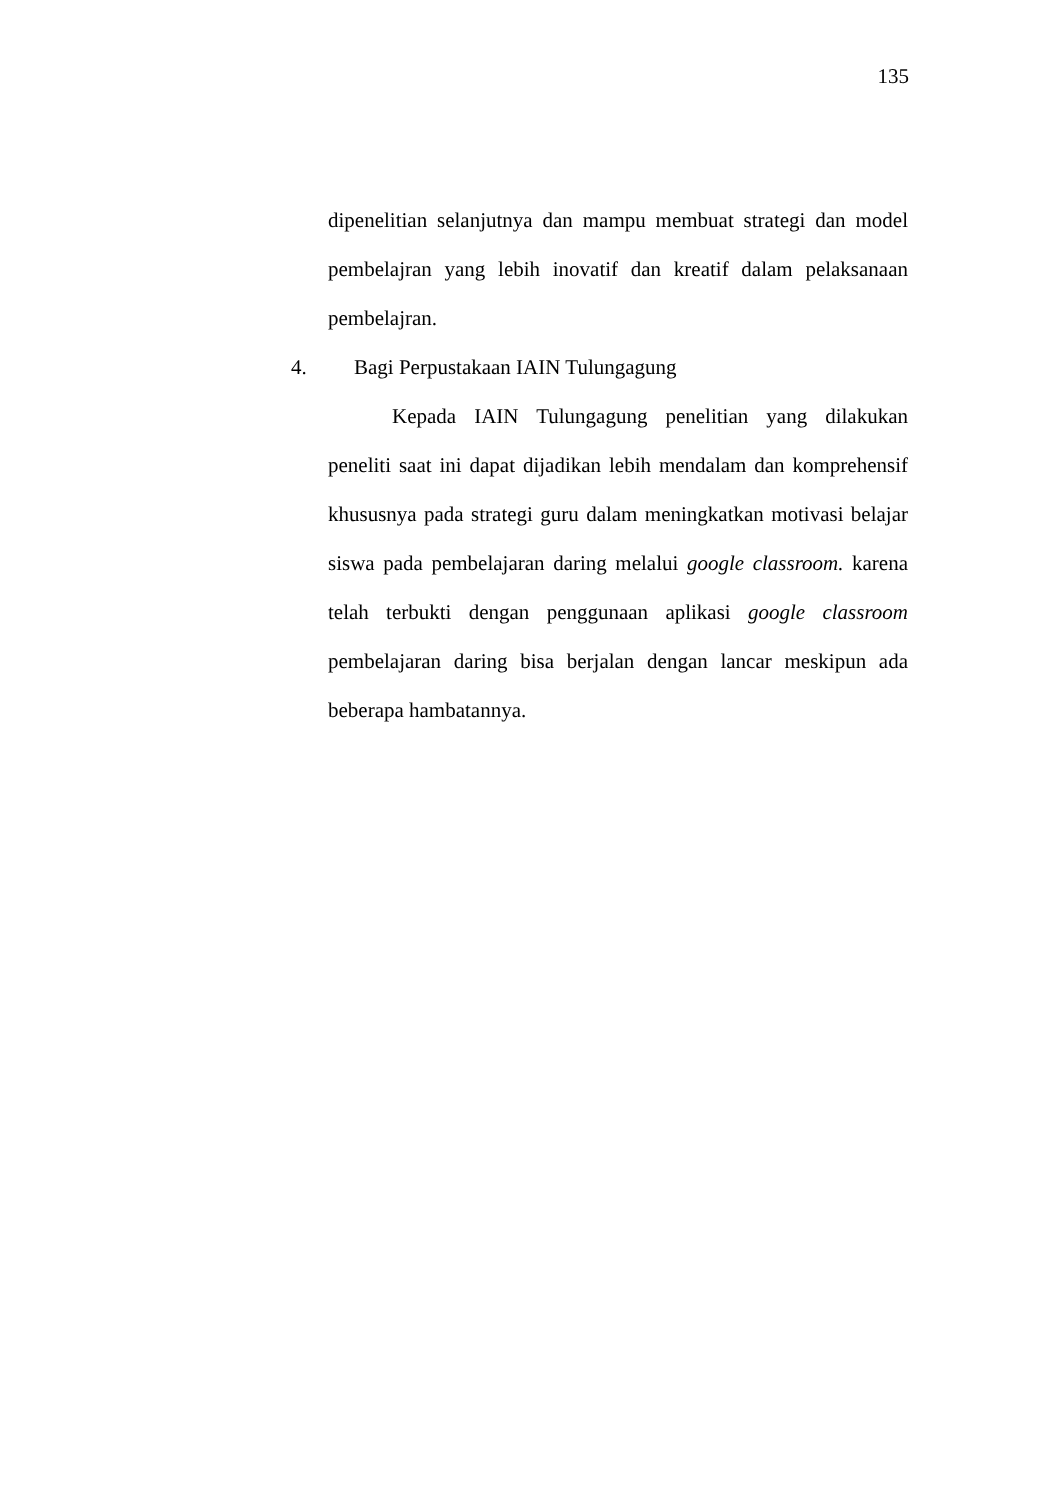135
dipenelitian selanjutnya dan mampu membuat strategi dan model pembelajran yang lebih inovatif dan kreatif dalam pelaksanaan pembelajran.
4. Bagi Perpustakaan IAIN Tulungagung
Kepada IAIN Tulungagung penelitian yang dilakukan peneliti saat ini dapat dijadikan lebih mendalam dan komprehensif khususnya pada strategi guru dalam meningkatkan motivasi belajar siswa pada pembelajaran daring melalui google classroom. karena telah terbukti dengan penggunaan aplikasi google classroom pembelajaran daring bisa berjalan dengan lancar meskipun ada beberapa hambatannya.